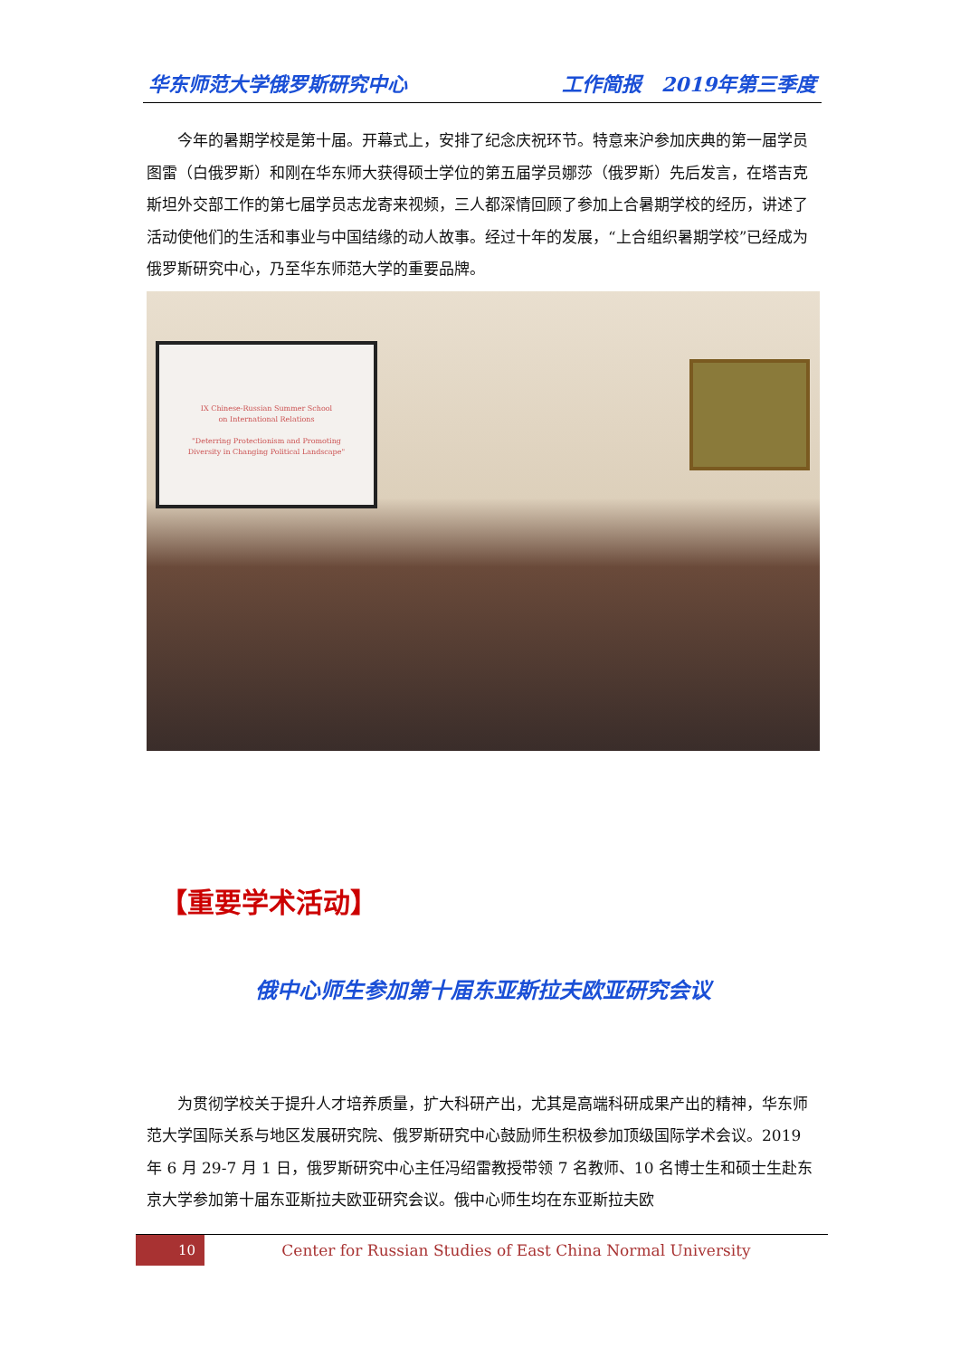华东师范大学俄罗斯研究中心 工作简报　2019年第三季度
今年的暑期学校是第十届。开幕式上，安排了纪念庆祝环节。特意来沪参加庆典的第一届学员图雷（白俄罗斯）和刚在华东师大获得硕士学位的第五届学员娜莎（俄罗斯）先后发言，在塔吉克斯坦外交部工作的第七届学员志龙寄来视频，三人都深情回顾了参加上合暑期学校的经历，讲述了活动使他们的生活和事业与中国结缘的动人故事。经过十年的发展，“上合组织暑期学校”已经成为俄罗斯研究中心，乃至华东师范大学的重要品牌。
IX Chinese-Russian Summer School
on International Relations
"Deterring Protectionism and Promoting
Diversity in Changing Political Landscape"
【重要学术活动】
俄中心师生参加第十届东亚斯拉夫欧亚研究会议
为贯彻学校关于提升人才培养质量，扩大科研产出，尤其是高端科研成果产出的精神，华东师范大学国际关系与地区发展研究院、俄罗斯研究中心鼓励师生积极参加顶级国际学术会议。2019 年 6 月 29-7 月 1 日，俄罗斯研究中心主任冯绍雷教授带领 7 名教师、10 名博士生和硕士生赴东京大学参加第十届东亚斯拉夫欧亚研究会议。俄中心师生均在东亚斯拉夫欧
10
Center for Russian Studies of East China Normal University